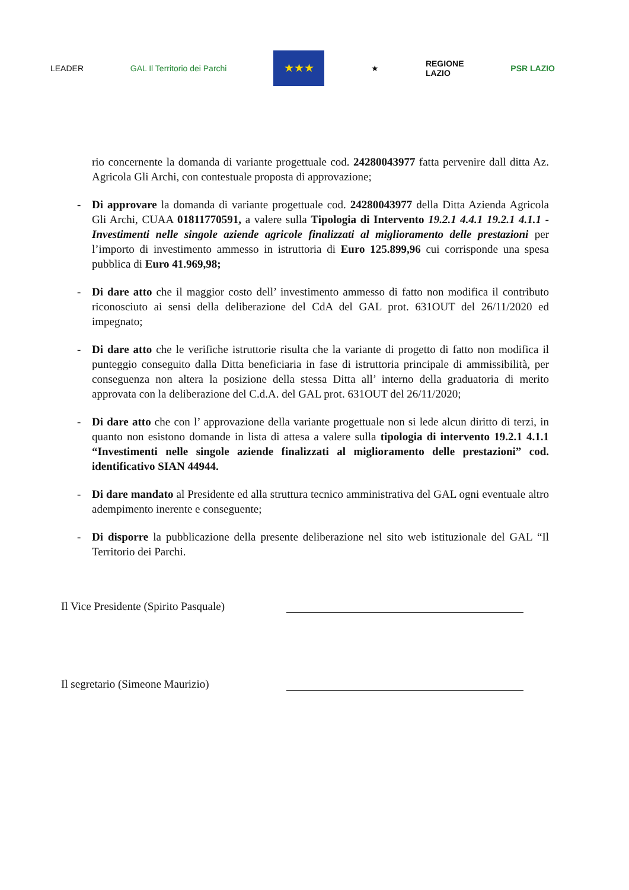LEADER GAL Il Territorio dei Parchi
★★★
★
REGIONE
LAZIO
PSR LAZIO
rio concernente la domanda di variante progettuale cod. 24280043977 fatta pervenire dall ditta Az. Agricola Gli Archi, con contestuale proposta di approvazione;
- Di approvare la domanda di variante progettuale cod. 24280043977 della Ditta Azienda Agricola Gli Archi, CUAA 01811770591, a valere sulla Tipologia di Intervento 19.2.1 4.4.1 19.2.1 4.1.1 - Investimenti nelle singole aziende agricole finalizzati al miglioramento delle prestazioni per l’importo di investimento ammesso in istruttoria di Euro 125.899,96 cui corrisponde una spesa pubblica di Euro 41.969,98;
- Di dare atto che il maggior costo dell’ investimento ammesso di fatto non modifica il contributo riconosciuto ai sensi della deliberazione del CdA del GAL prot. 631OUT del 26/11/2020 ed impegnato;
- Di dare atto che le verifiche istruttorie risulta che la variante di progetto di fatto non modifica il punteggio conseguito dalla Ditta beneficiaria in fase di istruttoria principale di ammissibilità, per conseguenza non altera la posizione della stessa Ditta all’ interno della graduatoria di merito approvata con la deliberazione del C.d.A. del GAL prot. 631OUT del 26/11/2020;
- Di dare atto che con l’ approvazione della variante progettuale non si lede alcun diritto di terzi, in quanto non esistono domande in lista di attesa a valere sulla tipologia di intervento 19.2.1 4.1.1 “Investimenti nelle singole aziende finalizzati al miglioramento delle prestazioni” cod. identificativo SIAN 44944.
- Di dare mandato al Presidente ed alla struttura tecnico amministrativa del GAL ogni eventuale altro adempimento inerente e conseguente;
- Di disporre la pubblicazione della presente deliberazione nel sito web istituzionale del GAL “Il Territorio dei Parchi.
Il Vice Presidente (Spirito Pasquale)
Il segretario (Simeone Maurizio)